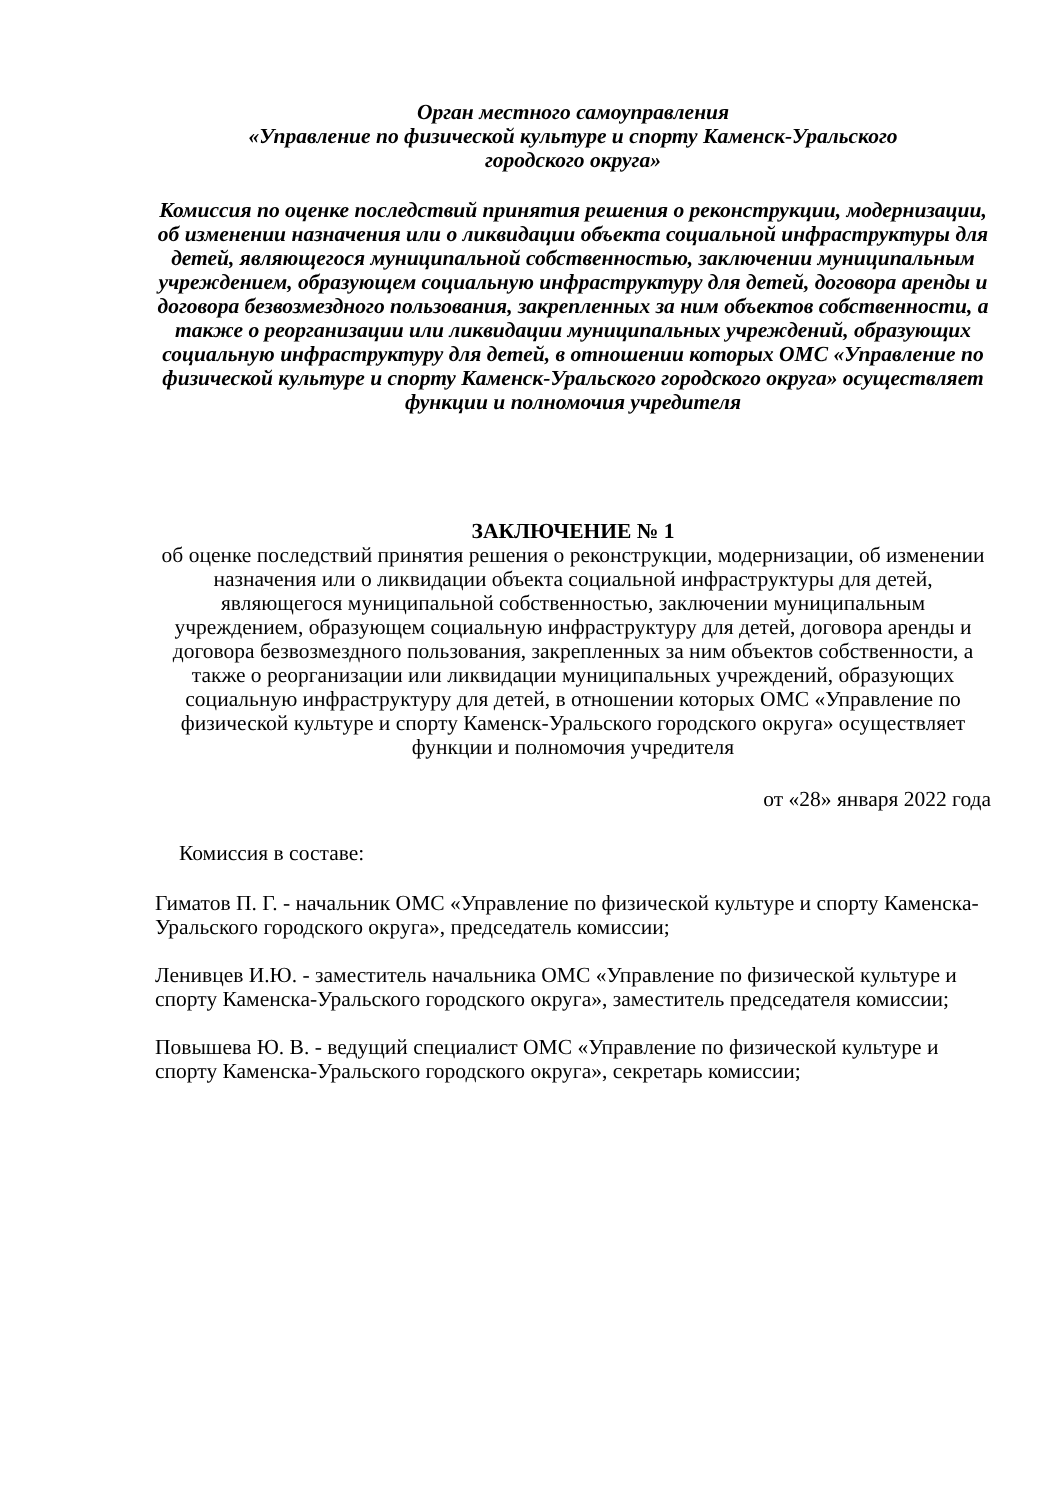Орган местного самоуправления
«Управление по физической культуре и спорту Каменск-Уральского
городского округа»
Комиссия по оценке последствий принятия решения о реконструкции, модернизации, об изменении назначения или о ликвидации объекта социальной инфраструктуры для детей, являющегося муниципальной собственностью, заключении муниципальным учреждением, образующем социальную инфраструктуру для детей, договора аренды и договора безвозмездного пользования, закрепленных за ним объектов собственности, а также о реорганизации или ликвидации муниципальных учреждений, образующих социальную инфраструктуру для детей, в отношении которых ОМС «Управление по физической культуре и спорту Каменск-Уральского городского округа» осуществляет функции и полномочия учредителя
ЗАКЛЮЧЕНИЕ № 1
об оценке последствий принятия решения о реконструкции, модернизации, об изменении назначения или о ликвидации объекта социальной инфраструктуры для детей, являющегося муниципальной собственностью, заключении муниципальным учреждением, образующем социальную инфраструктуру для детей, договора аренды и договора безвозмездного пользования, закрепленных за ним объектов собственности, а также о реорганизации или ликвидации муниципальных учреждений, образующих социальную инфраструктуру для детей, в отношении которых ОМС «Управление по физической культуре и спорту Каменск-Уральского городского округа» осуществляет функции и полномочия учредителя
от «28» января 2022 года
Комиссия в составе:
Гиматов П. Г. - начальник ОМС «Управление по физической культуре и спорту Каменска-Уральского городского округа», председатель комиссии;
Ленивцев И.Ю. - заместитель начальника ОМС «Управление по физической культуре и спорту Каменска-Уральского городского округа», заместитель председателя комиссии;
Повышева Ю. В. - ведущий специалист ОМС «Управление по физической культуре и спорту Каменска-Уральского городского округа», секретарь комиссии;